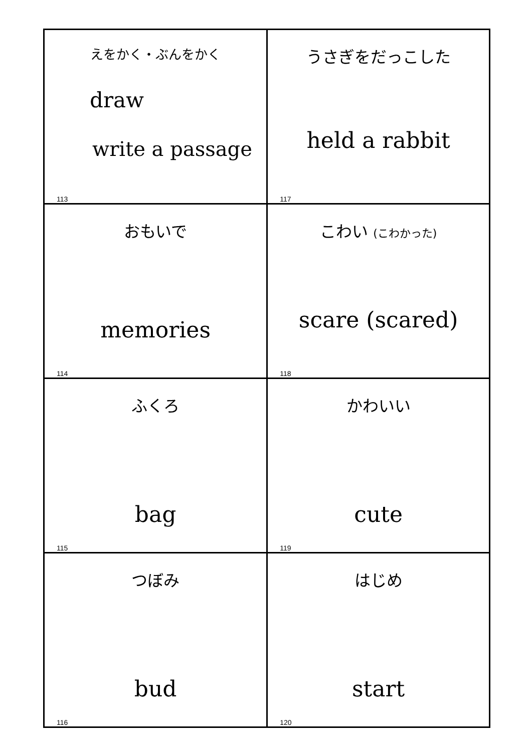| えをかく・ぶんをかく draw write a passage 113 | うさぎをだっこした held a rabbit 117 |
| おもいで memories 114 | こわい (こわかった) scare (scared) 118 |
| ふくろ bag 115 | かわいい cute 119 |
| つぼみ bud 116 | はじめ start 120 |